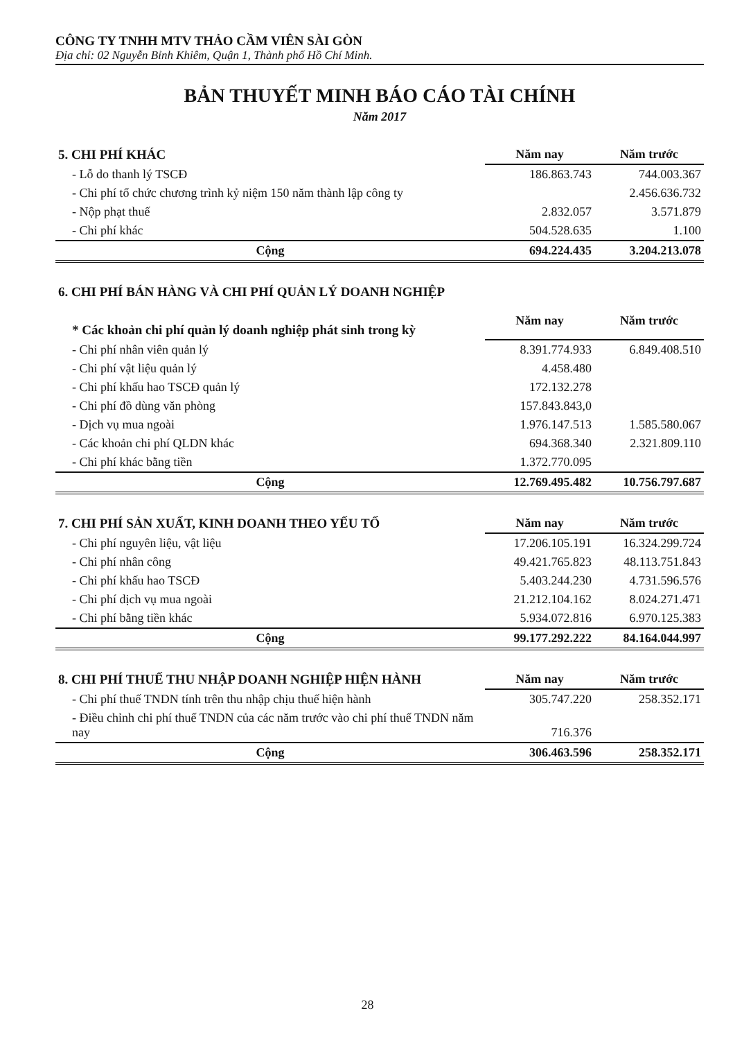CÔNG TY TNHH MTV THẢO CẦM VIÊN SÀI GÒN
Địa chỉ: 02 Nguyễn Bỉnh Khiêm, Quận 1, Thành phố Hồ Chí Minh.
BẢN THUYẾT MINH BÁO CÁO TÀI CHÍNH
Năm 2017
| 5. CHI PHÍ KHÁC | Năm nay | Năm trước |
| --- | --- | --- |
| - Lỗ do thanh lý TSCĐ | 186.863.743 | 744.003.367 |
| - Chi phí tổ chức chương trình kỷ niệm 150 năm thành lập công ty | | 2.456.636.732 |
| - Nộp phạt thuế | 2.832.057 | 3.571.879 |
| - Chi phí khác | 504.528.635 | 1.100 |
| Cộng | 694.224.435 | 3.204.213.078 |
| 6. CHI PHÍ BÁN HÀNG VÀ CHI PHÍ QUẢN LÝ DOANH NGHIỆP | | |
| --- | --- | --- |
| * Các khoản chi phí quản lý doanh nghiệp phát sinh trong kỳ | Năm nay | Năm trước |
| - Chi phí nhân viên quản lý | 8.391.774.933 | 6.849.408.510 |
| - Chi phí vật liệu quản lý | 4.458.480 | |
| - Chi phí khấu hao TSCĐ quản lý | 172.132.278 | |
| - Chi phí đồ dùng văn phòng | 157.843.843,0 | |
| - Dịch vụ mua ngoài | 1.976.147.513 | 1.585.580.067 |
| - Các khoản chi phí QLDN khác | 694.368.340 | 2.321.809.110 |
| - Chi phí khác bằng tiền | 1.372.770.095 | |
| Cộng | 12.769.495.482 | 10.756.797.687 |
| 7. CHI PHÍ SẢN XUẤT, KINH DOANH THEO YẾU TỐ | Năm nay | Năm trước |
| --- | --- | --- |
| - Chi phí nguyên liệu, vật liệu | 17.206.105.191 | 16.324.299.724 |
| - Chi phí nhân công | 49.421.765.823 | 48.113.751.843 |
| - Chi phí khấu hao TSCĐ | 5.403.244.230 | 4.731.596.576 |
| - Chi phí dịch vụ mua ngoài | 21.212.104.162 | 8.024.271.471 |
| - Chi phí bằng tiền khác | 5.934.072.816 | 6.970.125.383 |
| Cộng | 99.177.292.222 | 84.164.044.997 |
| 8. CHI PHÍ THUẾ THU NHẬP DOANH NGHIỆP HIỆN HÀNH | Năm nay | Năm trước |
| --- | --- | --- |
| - Chi phí thuế TNDN tính trên thu nhập chịu thuế hiện hành | 305.747.220 | 258.352.171 |
| - Điều chỉnh chi phí thuế TNDN của các năm trước vào chi phí thuế TNDN năm nay | 716.376 | |
| Cộng | 306.463.596 | 258.352.171 |
28